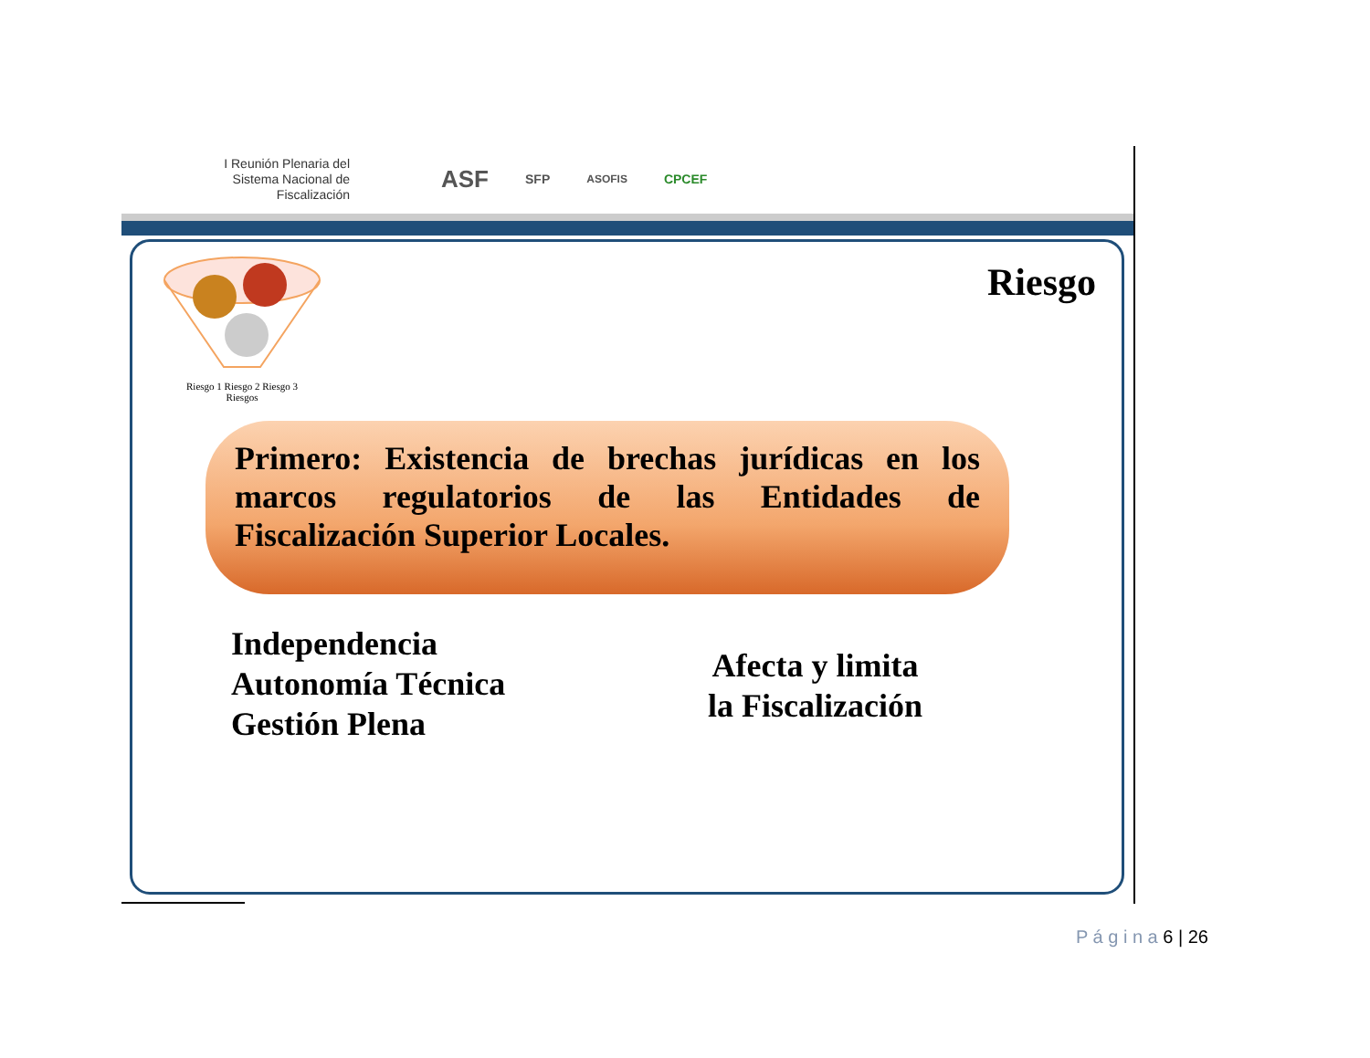I Reunión Plenaria del Sistema Nacional de Fiscalización
ASF
SFP
ASOFIS
CPCEF
Riesgo
Riesgo 1 Riesgo 2 Riesgo 3
Riesgos
Primero: Existencia de brechas jurídicas en los marcos regulatorios de las Entidades de Fiscalización Superior Locales.
Independencia
Autonomía Técnica
Gestión Plena
Afecta y limita
la Fiscalización
P á g i n a 6 | 26